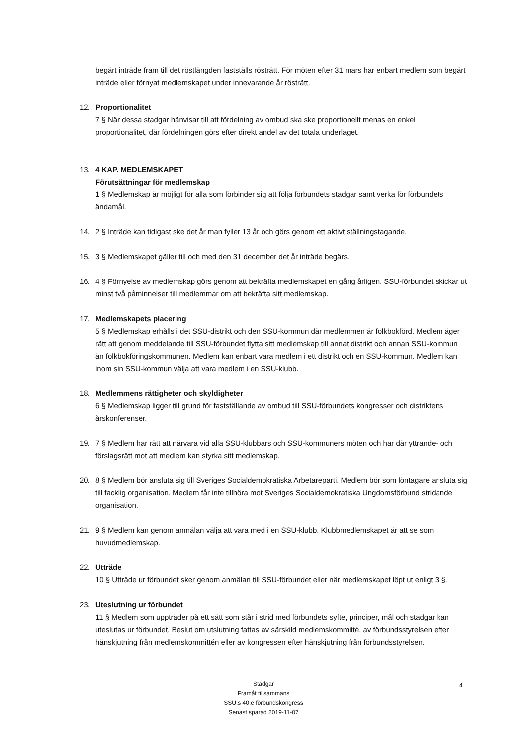begärt inträde fram till det röstlängden fastställs rösträtt. För möten efter 31 mars har enbart medlem som begärt inträde eller förnyat medlemskapet under innevarande år rösträtt.
12. Proportionalitet
7 § När dessa stadgar hänvisar till att fördelning av ombud ska ske proportionellt menas en enkel proportionalitet, där fördelningen görs efter direkt andel av det totala underlaget.
13. 4 KAP. MEDLEMSKAPET
Förutsättningar för medlemskap
1 § Medlemskap är möjligt för alla som förbinder sig att följa förbundets stadgar samt verka för förbundets ändamål.
14. 2 § Inträde kan tidigast ske det år man fyller 13 år och görs genom ett aktivt ställningstagande.
15. 3 § Medlemskapet gäller till och med den 31 december det år inträde begärs.
16. 4 § Förnyelse av medlemskap görs genom att bekräfta medlemskapet en gång årligen. SSU-förbundet skickar ut minst två påminnelser till medlemmar om att bekräfta sitt medlemskap.
17. Medlemskapets placering
5 § Medlemskap erhålls i det SSU-distrikt och den SSU-kommun där medlemmen är folkbokförd. Medlem äger rätt att genom meddelande till SSU-förbundet flytta sitt medlemskap till annat distrikt och annan SSU-kommun än folkbokföringskommunen. Medlem kan enbart vara medlem i ett distrikt och en SSU-kommun. Medlem kan inom sin SSU-kommun välja att vara medlem i en SSU-klubb.
18. Medlemmens rättigheter och skyldigheter
6 § Medlemskap ligger till grund för fastställande av ombud till SSU-förbundets kongresser och distriktens årskonferenser.
19. 7 § Medlem har rätt att närvara vid alla SSU-klubbars och SSU-kommuners möten och har där yttrande- och förslagsrätt mot att medlem kan styrka sitt medlemskap.
20. 8 § Medlem bör ansluta sig till Sveriges Socialdemokratiska Arbetareparti. Medlem bör som löntagare ansluta sig till facklig organisation. Medlem får inte tillhöra mot Sveriges Socialdemokratiska Ungdomsförbund stridande organisation.
21. 9 § Medlem kan genom anmälan välja att vara med i en SSU-klubb. Klubbmedlemskapet är att se som huvudmedlemskap.
22. Utträde
10 § Utträde ur förbundet sker genom anmälan till SSU-förbundet eller när medlemskapet löpt ut enligt 3 §.
23. Uteslutning ur förbundet
11 § Medlem som uppträder på ett sätt som står i strid med förbundets syfte, principer, mål och stadgar kan uteslutas ur förbundet. Beslut om utslutning fattas av särskild medlemskommitté, av förbundsstyrelsen efter hänskjutning från medlemskommittén eller av kongressen efter hänskjutning från förbundsstyrelsen.
Stadgar
Framåt tillsammans
SSU:s 40:e förbundskongress
Senast sparad 2019-11-07
4